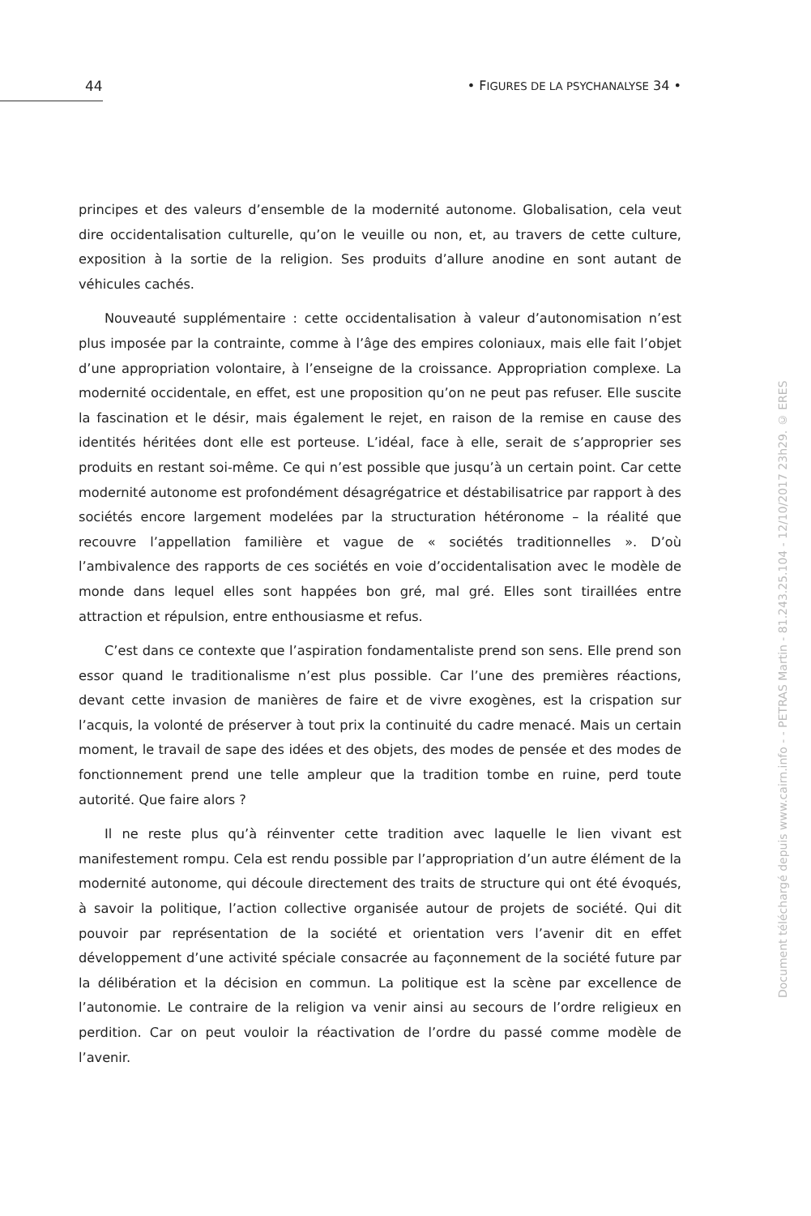44
• FIGURES DE LA PSYCHANALYSE 34 •
principes et des valeurs d’ensemble de la modernité autonome. Globalisation, cela veut dire occidentalisation culturelle, qu’on le veuille ou non, et, au travers de cette culture, exposition à la sortie de la religion. Ses produits d’allure anodine en sont autant de véhicules cachés.
Nouveauté supplémentaire : cette occidentalisation à valeur d’autonomisation n’est plus imposée par la contrainte, comme à l’âge des empires coloniaux, mais elle fait l’objet d’une appropriation volontaire, à l’enseigne de la croissance. Appropriation complexe. La modernité occidentale, en effet, est une proposition qu’on ne peut pas refuser. Elle suscite la fascination et le désir, mais également le rejet, en raison de la remise en cause des identités héritées dont elle est porteuse. L’idéal, face à elle, serait de s’approprier ses produits en restant soi-même. Ce qui n’est possible que jusqu’à un certain point. Car cette modernité autonome est profondément désagrégatrice et déstabilisatrice par rapport à des sociétés encore largement modelées par la structuration hétéronome – la réalité que recouvre l’appellation familière et vague de « sociétés traditionnelles ». D’où l’ambivalence des rapports de ces sociétés en voie d’occidentalisation avec le modèle de monde dans lequel elles sont happées bon gré, mal gré. Elles sont tiraillées entre attraction et répulsion, entre enthousiasme et refus.
C’est dans ce contexte que l’aspiration fondamentaliste prend son sens. Elle prend son essor quand le traditionalisme n’est plus possible. Car l’une des premières réactions, devant cette invasion de manières de faire et de vivre exogènes, est la crispation sur l’acquis, la volonté de préserver à tout prix la continuité du cadre menacé. Mais un certain moment, le travail de sape des idées et des objets, des modes de pensée et des modes de fonctionnement prend une telle ampleur que la tradition tombe en ruine, perd toute autorité. Que faire alors ?
Il ne reste plus qu’à réinventer cette tradition avec laquelle le lien vivant est manifestement rompu. Cela est rendu possible par l’appropriation d’un autre élément de la modernité autonome, qui découle directement des traits de structure qui ont été évoqués, à savoir la politique, l’action collective organisée autour de projets de société. Qui dit pouvoir par représentation de la société et orientation vers l’avenir dit en effet développement d’une activité spéciale consacrée au façonnement de la société future par la délibération et la décision en commun. La politique est la scène par excellence de l’autonomie. Le contraire de la religion va venir ainsi au secours de l’ordre religieux en perdition. Car on peut vouloir la réactivation de l’ordre du passé comme modèle de l’avenir.
Document téléchargé depuis www.cairn.info - - PETRAS Martin - 81.243.25.104 - 12/10/2017 23h29. © ERES